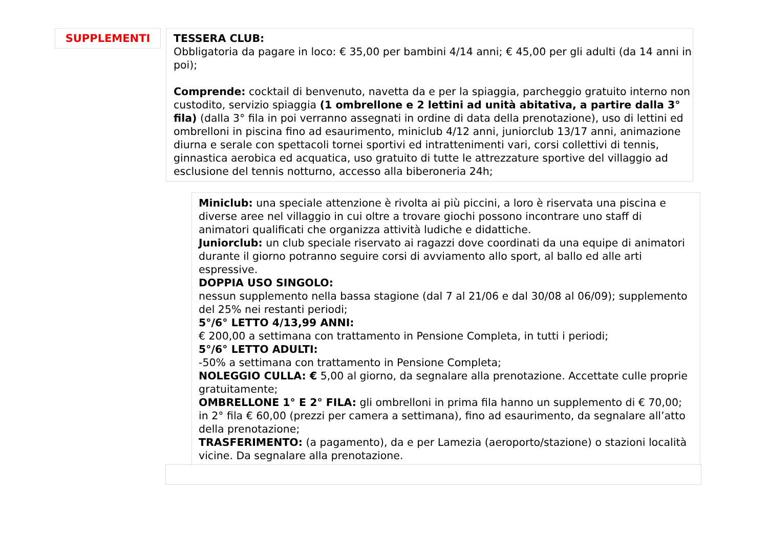SUPPLEMENTI
TESSERA CLUB:
Obbligatoria da pagare in loco: € 35,00 per bambini 4/14 anni; € 45,00 per gli adulti (da 14 anni in poi);
Comprende: cocktail di benvenuto, navetta da e per la spiaggia, parcheggio gratuito interno non custodito, servizio spiaggia (1 ombrellone e 2 lettini ad unità abitativa, a partire dalla 3° fila) (dalla 3° fila in poi verranno assegnati in ordine di data della prenotazione), uso di lettini ed ombrelloni in piscina fino ad esaurimento, miniclub 4/12 anni, juniorclub 13/17 anni, animazione diurna e serale con spettacoli tornei sportivi ed intrattenimenti vari, corsi collettivi di tennis, ginnastica aerobica ed acquatica, uso gratuito di tutte le attrezzature sportive del villaggio ad esclusione del tennis notturno, accesso alla biberoneria 24h;
Miniclub: una speciale attenzione è rivolta ai più piccini, a loro è riservata una piscina e diverse aree nel villaggio in cui oltre a trovare giochi possono incontrare uno staff di animatori qualificati che organizza attività ludiche e didattiche.
Juniorclub: un club speciale riservato ai ragazzi dove coordinati da una equipe di animatori durante il giorno potranno seguire corsi di avviamento allo sport, al ballo ed alle arti espressive.
DOPPIA USO SINGOLO:
nessun supplemento nella bassa stagione (dal 7 al 21/06 e dal 30/08 al 06/09); supplemento del 25% nei restanti periodi;
5°/6° LETTO 4/13,99 ANNI:
€ 200,00 a settimana con trattamento in Pensione Completa, in tutti i periodi;
5°/6° LETTO ADULTI:
-50% a settimana con trattamento in Pensione Completa;
NOLEGGIO CULLA: € 5,00 al giorno, da segnalare alla prenotazione. Accettate culle proprie gratuitamente;
OMBRELLONE 1° E 2° FILA: gli ombrelloni in prima fila hanno un supplemento di € 70,00; in 2° fila € 60,00 (prezzi per camera a settimana), fino ad esaurimento, da segnalare all’atto della prenotazione;
TRASFERIMENTO: (a pagamento), da e per Lamezia (aeroporto/stazione) o stazioni località vicine. Da segnalare alla prenotazione.